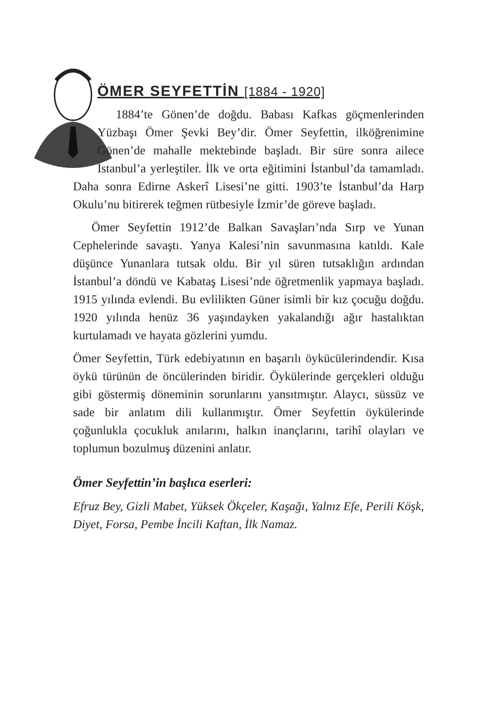ÖMER SEYFETTİN [1884 - 1920]
1884’te Gönen’de doğdu. Babası Kafkas göçmenlerinden Yüzbaşı Ömer Şevki Bey’dir. Ömer Seyfettin, ilköğrenimine Gönen’de mahalle mektebinde başladı. Bir süre sonra ailece İstanbul’a yerleştiler. İlk ve orta eğitimini İstanbul’da tamamladı. Daha sonra Edirne Askerî Lisesi’ne gitti. 1903’te İstanbul’da Harp Okulu’nu bitirerek teğmen rütbesiyle İzmir’de göreve başladı.
Ömer Seyfettin 1912’de Balkan Savaşları’nda Sırp ve Yunan Cephelerinde savaştı. Yanya Kalesi’nin savunmasına katıldı. Kale düşünce Yunanlara tutsak oldu. Bir yıl süren tutsaklığın ardından İstanbul’a döndü ve Kabataş Lisesi’nde öğretmenlik yapmaya başladı. 1915 yılında evlendi. Bu evlilikten Güner isimli bir kız çocuğu doğdu. 1920 yılında henüz 36 yaşındayken yakalandığı ağır hastalıktan kurtulamadı ve hayata gözlerini yumdu.
Ömer Seyfettin, Türk edebiyatının en başarılı öykücülerindendir. Kısa öykü türünün de öncülerinden biridir. Öykülerinde gerçekleri olduğu gibi göstermiş döneminin sorunlarını yansıtmıştır. Alaycı, süssüz ve sade bir anlatım dili kullanmıştır. Ömer Seyfettin öykülerinde çoğunlukla çocukluk anılarını, halkın inançlarını, tarihî olayları ve toplumun bozulmuş düzenini anlatır.
Ömer Seyfettin’in başlıca eserleri:
Efruz Bey, Gizli Mabet, Yüksek Ökçeler, Kaşağı, Yalnız Efe, Perili Köşk, Diyet, Forsa, Pembe İncili Kaftan, İlk Namaz.